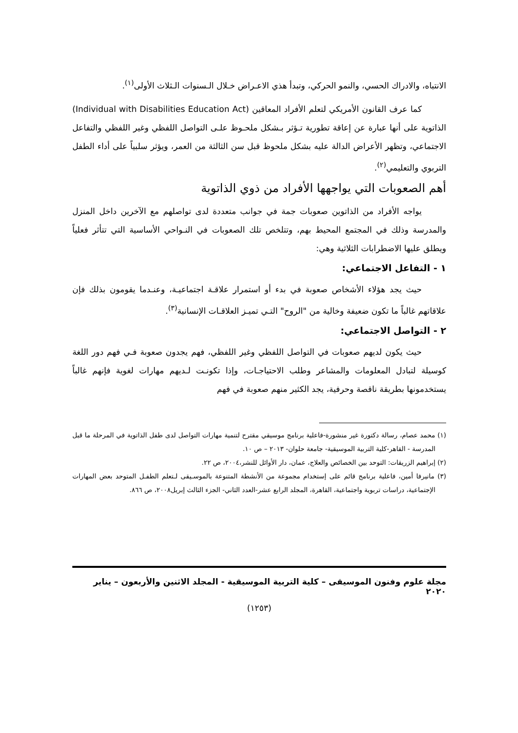الانتباه، والادراك الحسي، والنمو الحركي، وتبدأ هذي الاعـراض خـلال الـسنوات الـثلاث الأولى<sup>(١)</sup>.
كما عرف القانون الأمريكي لتعلم الأفراد المعاقين (Individual with Disabilities Education Act) الذاتوية على أنها عبارة عن إعاقة تطورية تـؤثر بـشكل ملحـوظ علـى التواصل اللفظي وغير اللفظي والتفاعل الاجتماعي، وتظهر الأعراض الدالة عليه بشكل ملحوظ قبل سن الثالثة من العمر، ويؤثر سلبياً على أداء الطفل التربوي والتعليمي<sup>(٢)</sup>.
أهم الصعوبات التي يواجهها الأفراد من ذوي الذاتوية
يواجه الأفراد من الذاتوين صعوبات جمة في جوانب متعددة لدى تواصلهم مع الآخرين داخل المنزل والمدرسة وذلك في المجتمع المحيط بهم، وتتلخص تلك الصعوبات في النـواحي الأساسية التي تتأثر فعلياً ويطلق عليها الاضطرابات الثلاثية وهي:
١ - التفاعل الاجتماعي:
حيث يجد هؤلاء الأشخاص صعوبة في بدء أو استمرار علاقـة اجتماعيـة، وعنـدما يقومون بذلك فإن علاقاتهم غالباً ما تكون ضعيفة وخالية من "الروح" التـي تميـز العلاقـات الإنسانية<sup>(٣)</sup>.
٢ - التواصل الاجتماعي:
حيث يكون لديهم صعوبات في التواصل اللفظي وغير اللفظي، فهم يجدون صعوبة فـي فهم دور اللغة كوسيلة لتبادل المعلومات والمشاعر وطلب الاحتياجـات، وإذا تكونـت لـديهم مهارات لغوية فإنهم غالباً يستخدمونها بطريقة ناقصة وحرفية، يجد الكثير منهم صعوبة في فهم
(١) محمد عصام، رسالة دكتورة غير منشورة-فاعلية برنامج موسيقي مقترح لتنمية مهارات التواصل لدى طفل الذاتوية في المرحلة ما قبل المدرسة - القاهر-كلية التربية الموسيقية- جامعة حلوان- ٢٠١٣ – ص ١٠.
(٢) إبراهيم الزريقات: التوحد بين الخصائص والعلاج، عمان، دار الأوائل للنشر،٢٠٠٤، ص ٢٢.
(٣) مانيرفا أمين، فاعلية برنامج قائم على إستخدام مجموعة من الأنشطة المتنوعة بالموسـيقى لـتعلم الطفـل المتوحد بعض المهارات الإجتماعية، دراسات تربوية واجتماعية، القاهرة، المجلد الرابع عشر-العدد الثاني- الجزء الثالث إبريل٢٠٠٨، ص ٨٦٦.
مجلة علوم وفنون الموسيقى – كلية التربية الموسيقية - المجلد الاثنين والأربعون – يناير ٢٠٢٠
(١٢٥٣)